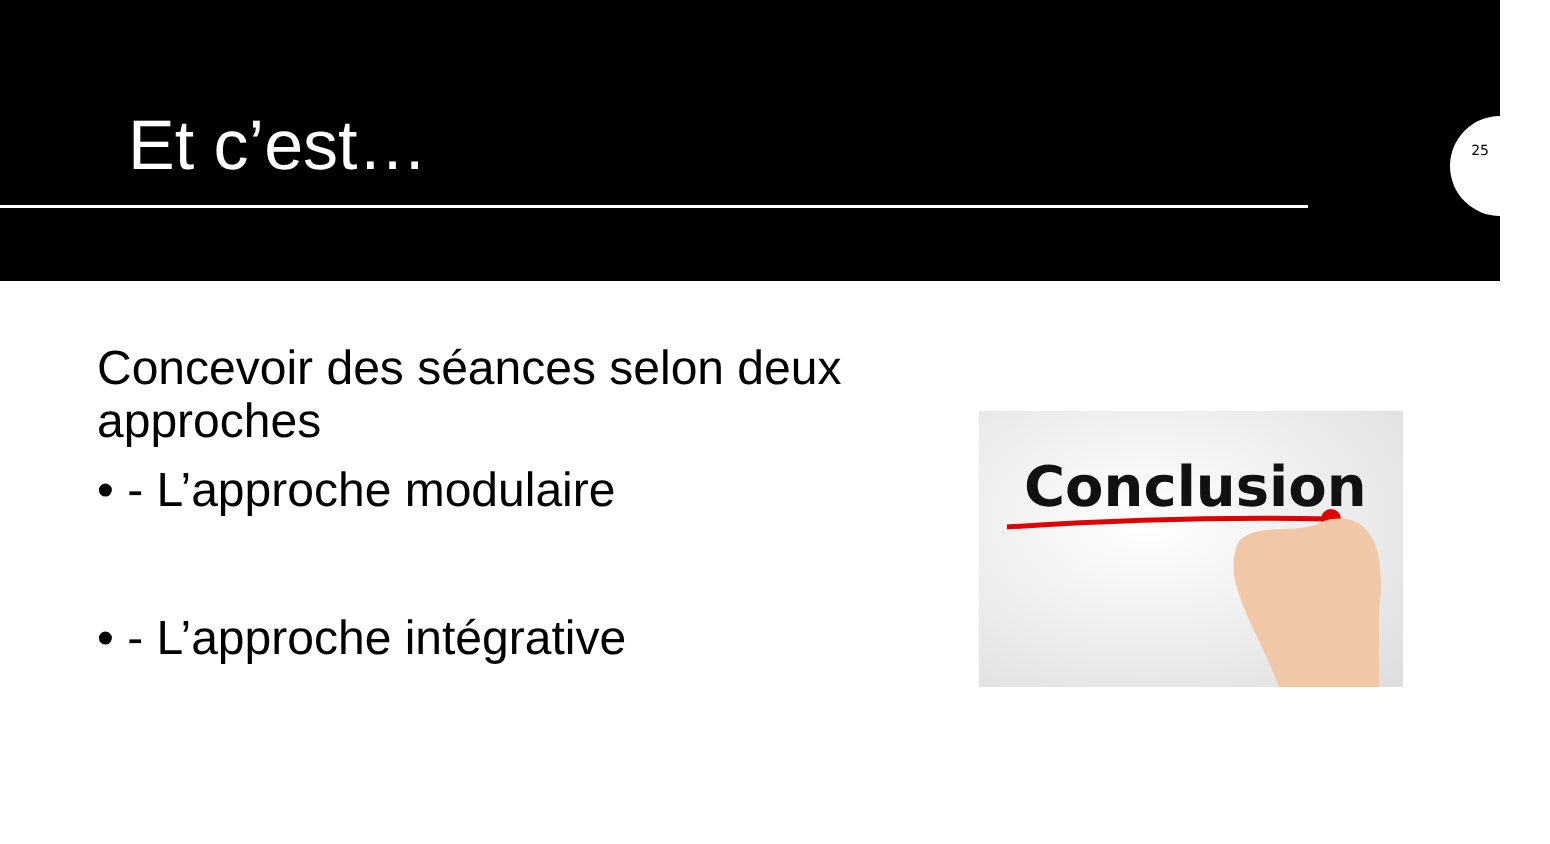Et c’est…
25
Concevoir des séances selon deux approches
• - L’approche modulaire
• - L’approche intégrative
Conclusion